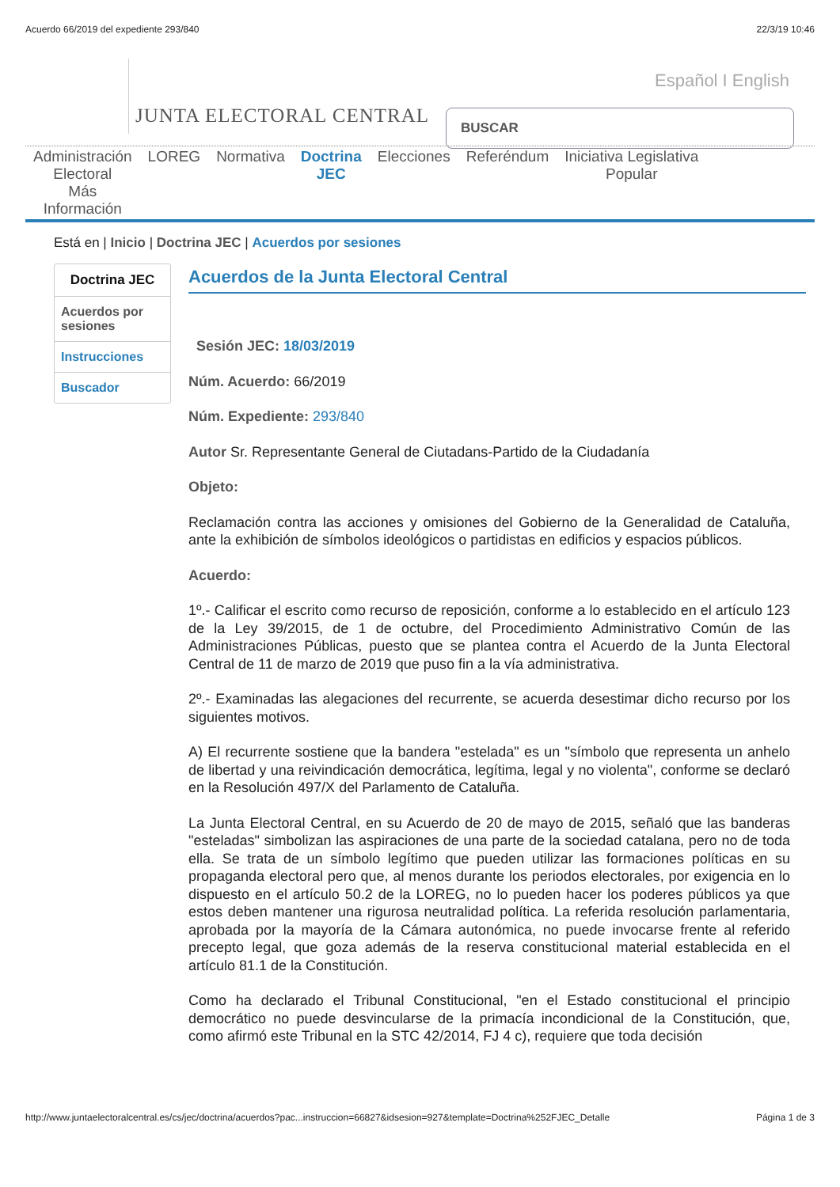Acuerdo 66/2019 del expediente 293/840 22/3/19 10:46
JUNTA ELECTORAL CENTRAL
Español I English
BUSCAR
Administración
Electoral
Más
Información
LOREG Normativa Doctrina
JEC
Elecciones Referéndum Iniciativa Legislativa
Popular
Está en | Inicio | Doctrina JEC | Acuerdos por sesiones
Doctrina JEC
Acuerdos por sesiones
Instrucciones
Buscador
Acuerdos de la Junta Electoral Central
Sesión JEC: 18/03/2019
Núm. Acuerdo: 66/2019
Núm. Expediente: 293/840
Autor Sr. Representante General de Ciutadans-Partido de la Ciudadanía
Objeto:
Reclamación contra las acciones y omisiones del Gobierno de la Generalidad de Cataluña, ante la exhibición de símbolos ideológicos o partidistas en edificios y espacios públicos.
Acuerdo:
1º.- Calificar el escrito como recurso de reposición, conforme a lo establecido en el artículo 123 de la Ley 39/2015, de 1 de octubre, del Procedimiento Administrativo Común de las Administraciones Públicas, puesto que se plantea contra el Acuerdo de la Junta Electoral Central de 11 de marzo de 2019 que puso fin a la vía administrativa.
2º.- Examinadas las alegaciones del recurrente, se acuerda desestimar dicho recurso por los siguientes motivos.
A) El recurrente sostiene que la bandera "estelada" es un "símbolo que representa un anhelo de libertad y una reivindicación democrática, legítima, legal y no violenta", conforme se declaró en la Resolución 497/X del Parlamento de Cataluña.
La Junta Electoral Central, en su Acuerdo de 20 de mayo de 2015, señaló que las banderas "esteladas" simbolizan las aspiraciones de una parte de la sociedad catalana, pero no de toda ella. Se trata de un símbolo legítimo que pueden utilizar las formaciones políticas en su propaganda electoral pero que, al menos durante los periodos electorales, por exigencia en lo dispuesto en el artículo 50.2 de la LOREG, no lo pueden hacer los poderes públicos ya que estos deben mantener una rigurosa neutralidad política. La referida resolución parlamentaria, aprobada por la mayoría de la Cámara autonómica, no puede invocarse frente al referido precepto legal, que goza además de la reserva constitucional material establecida en el artículo 81.1 de la Constitución.
Como ha declarado el Tribunal Constitucional, "en el Estado constitucional el principio democrático no puede desvincularse de la primacía incondicional de la Constitución, que, como afirmó este Tribunal en la STC 42/2014, FJ 4 c), requiere que toda decisión
http://www.juntaelectoralcentral.es/cs/jec/doctrina/acuerdos?pac...instruccion=66827&idsesion=927&template=Doctrina%252FJEC_Detalle Página 1 de 3